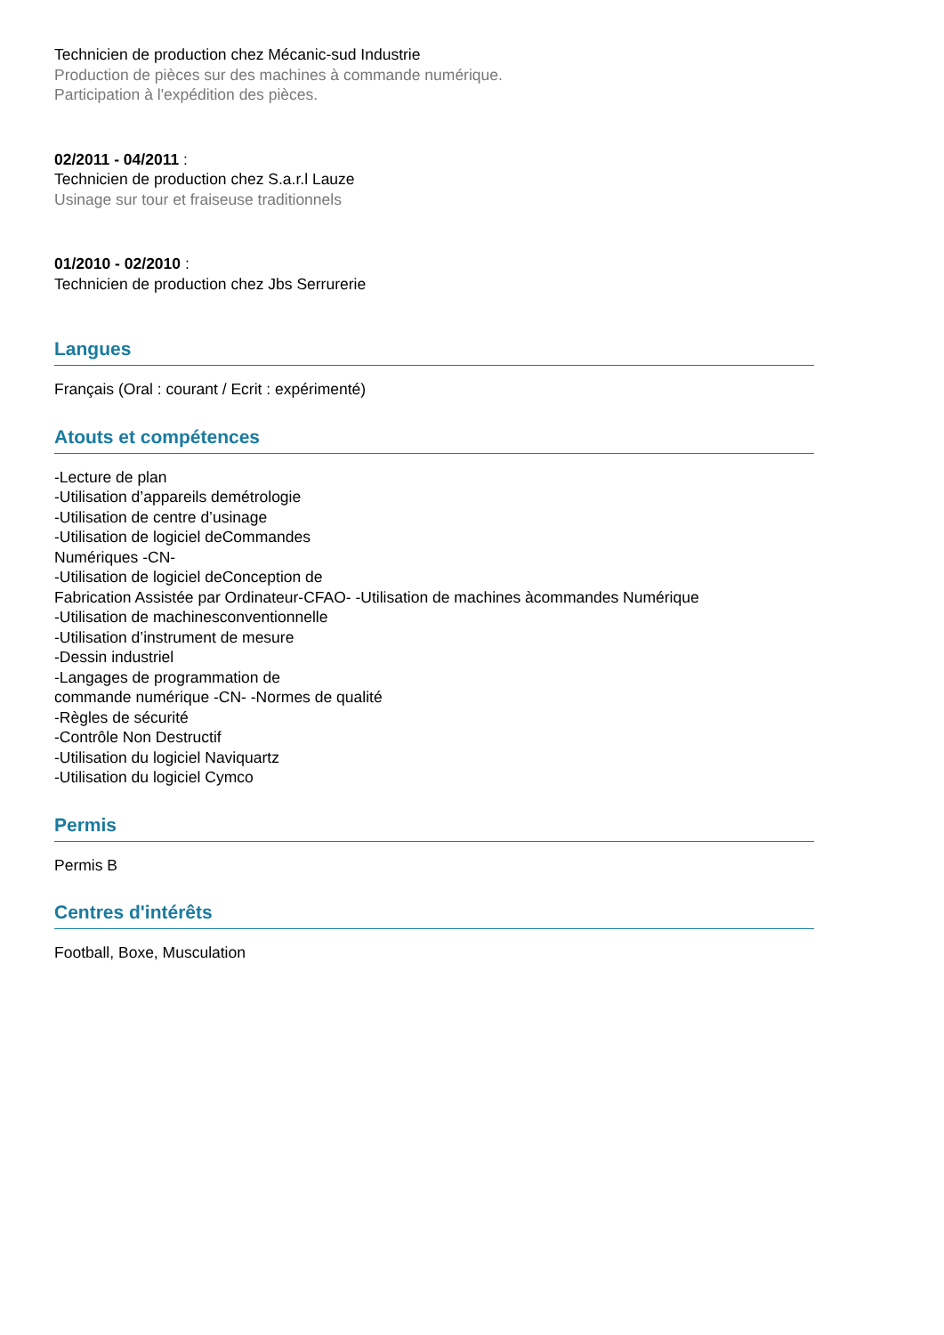Technicien de production chez Mécanic-sud Industrie
Production de pièces sur des machines à commande numérique.
Participation à l'expédition des pièces.
02/2011 - 04/2011 :
Technicien de production chez S.a.r.l Lauze
Usinage sur tour et fraiseuse traditionnels
01/2010 - 02/2010 :
Technicien de production chez Jbs Serrurerie
Langues
Français (Oral : courant / Ecrit : expérimenté)
Atouts et compétences
-Lecture de plan
-Utilisation d’appareils demétrologie
-Utilisation de centre d’usinage
-Utilisation de logiciel deCommandes
Numériques -CN-
-Utilisation de logiciel deConception de
Fabrication Assistée par Ordinateur-CFAO- -Utilisation de machines àcommandes Numérique
-Utilisation de machinesconventionnelle
-Utilisation d’instrument de mesure
-Dessin industriel
-Langages de programmation de
commande numérique -CN- -Normes de qualité
-Règles de sécurité
-Contrôle Non Destructif
-Utilisation du logiciel Naviquartz
-Utilisation du logiciel Cymco
Permis
Permis B
Centres d'intérêts
Football, Boxe, Musculation